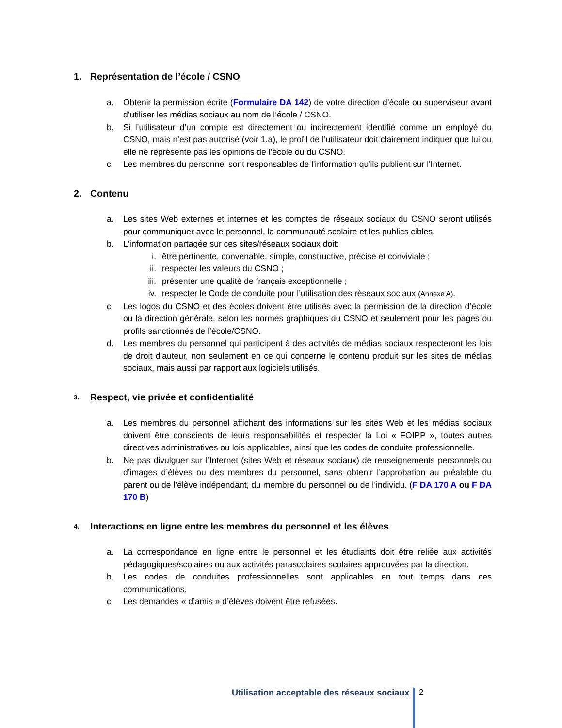1. Représentation de l’école / CSNO
a. Obtenir la permission écrite (Formulaire DA 142) de votre direction d’école ou superviseur avant d’utiliser les médias sociaux au nom de l’école / CSNO.
b. Si l’utilisateur d’un compte est directement ou indirectement identifié comme un employé du CSNO, mais n’est pas autorisé (voir 1.a), le profil de l’utilisateur doit clairement indiquer que lui ou elle ne représente pas les opinions de l’école ou du CSNO.
c. Les membres du personnel sont responsables de l'information qu'ils publient sur l'Internet.
2. Contenu
a. Les sites Web externes et internes et les comptes de réseaux sociaux du CSNO seront utilisés pour communiquer avec le personnel, la communauté scolaire et les publics cibles.
b. L'information partagée sur ces sites/réseaux sociaux doit:
i. être pertinente, convenable, simple, constructive, précise et conviviale ;
ii. respecter les valeurs du CSNO ;
iii. présenter une qualité de français exceptionnelle ;
iv. respecter le Code de conduite pour l’utilisation des réseaux sociaux (Annexe A).
c. Les logos du CSNO et des écoles doivent être utilisés avec la permission de la direction d’école ou la direction générale, selon les normes graphiques du CSNO et seulement pour les pages ou profils sanctionnés de l’école/CSNO.
d. Les membres du personnel qui participent à des activités de médias sociaux respecteront les lois de droit d'auteur, non seulement en ce qui concerne le contenu produit sur les sites de médias sociaux, mais aussi par rapport aux logiciels utilisés.
3. Respect, vie privée et confidentialité
a. Les membres du personnel affichant des informations sur les sites Web et les médias sociaux doivent être conscients de leurs responsabilités et respecter la Loi « FOIPP », toutes autres directives administratives ou lois applicables, ainsi que les codes de conduite professionnelle.
b. Ne pas divulguer sur l’Internet (sites Web et réseaux sociaux) de renseignements personnels ou d’images d’élèves ou des membres du personnel, sans obtenir l’approbation au préalable du parent ou de l’élève indépendant, du membre du personnel ou de l’individu. (F DA 170 A ou F DA 170 B)
4. Interactions en ligne entre les membres du personnel et les élèves
a. La correspondance en ligne entre le personnel et les étudiants doit être reliée aux activités pédagogiques/scolaires ou aux activités parascolaires scolaires approuvées par la direction.
b. Les codes de conduites professionnelles sont applicables en tout temps dans ces communications.
c. Les demandes « d’amis » d’élèves doivent être refusées.
Utilisation acceptable des réseaux sociaux 2